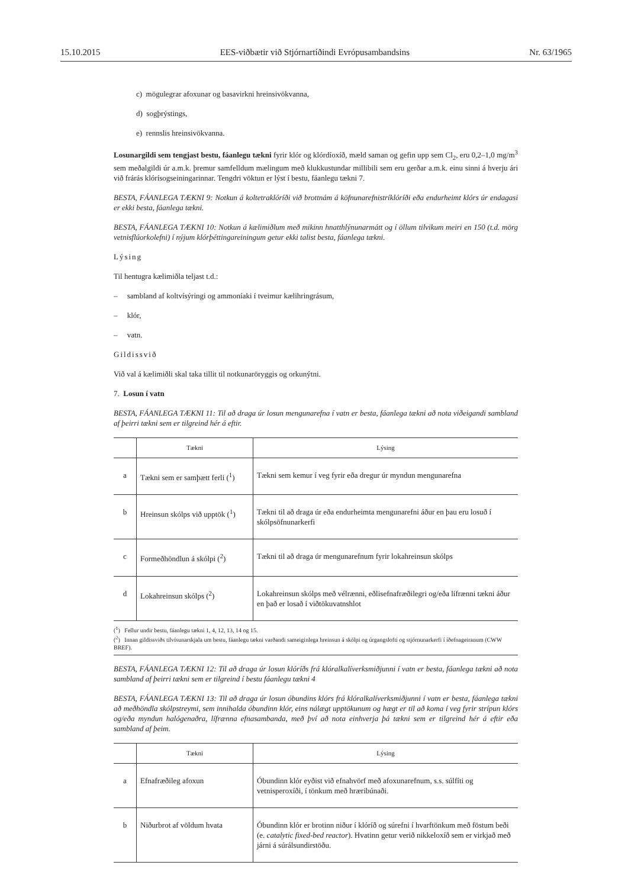15.10.2015 EES-viðbætir við Stjórnartíðindi Evrópusambandsins Nr. 63/1965
c) mögulegrar afoxunar og basavirkni hreinsivökvanna,
d) sogþrýstings,
e) rennslis hreinsivökvanna.
Losunargildi sem tengjast bestu, fáanlegu tækni fyrir klór og klórdíoxíð, mæld saman og gefin upp sem Cl<sub>2</sub>, eru 0,2–1,0 mg/m<sup>3</sup> sem meðalgildi úr a.m.k. þremur samfelldum mælingum með klukkustundar millibili sem eru gerðar a.m.k. einu sinni á hverju ári við frárás klórísogseiningarinnar. Tengdri vöktun er lýst í bestu, fáanlegu tækni 7.
BESTA, FÁANLEGA TÆKNI 9: Notkun á koltetraklóríði við brottnám á köfnunarefnistríklóríði eða endurheimt klórs úr endagasi er ekki besta, fáanlega tækni.
BESTA, FÁANLEGA TÆKNI 10: Notkun á kælimiðlum með mikinn hnatthlýnunarmátt og í öllum tilvikum meiri en 150 (t.d. mörg vetnisflúorkolefni) í nýjum klórþéttingareiningum getur ekki talist besta, fáanlega tækni.
Lýsing
Til hentugra kælimiðla teljast t.d.:
– sambland af koltvísýringi og ammoníaki í tveimur kælihringrásum,
– klór,
– vatn.
Gildissvið
Við val á kælimiðli skal taka tillit til notkunaröryggis og orkunýtni.
7. Losun í vatn
BESTA, FÁANLEGA TÆKNI 11: Til að draga úr losun mengunarefna í vatn er besta, fáanlega tækni að nota viðeigandi sambland af þeirri tækni sem er tilgreind hér á eftir.
| | Tækni | Lýsing |
| --- | --- | --- |
| a | Tækni sem er samþætt ferli (<sup>1</sup>) | Tækni sem kemur í veg fyrir eða dregur úr myndun mengunarefna |
| b | Hreinsun skólps við upptök (<sup>1</sup>) | Tækni til að draga úr eða endurheimta mengunarefni áður en þau eru losuð í skólpsöfnunarkerfi |
| c | Formeðhöndlun á skólpi (<sup>2</sup>) | Tækni til að draga úr mengunarefnum fyrir lokahreinsun skólps |
| d | Lokahreinsun skólps (<sup>2</sup>) | Lokahreinsun skólps með vélrænni, eðlisefnafræðilegri og/eða lífrænni tækni áður en það er losað í viðtökuvatnshlot |
(<sup>1</sup>) Fellur undir bestu, fáanlegu tækni 1, 4, 12, 13, 14 og 15.
(<sup>2</sup>) Innan gildissviðs tilvísunarskjala um bestu, fáanlegu tækni varðandi sameiginlega hreinsun á skólpi og úrgangslofti og stjórnunarkerfi í íðefnageiranum (CWW BREF).
BESTA, FÁANLEGA TÆKNI 12: Til að draga úr losun klóríðs frá klóralkalíverksmiðjunni í vatn er besta, fáanlega tækni að nota sambland af þeirri tækni sem er tilgreind í bestu fáanlegu tækni 4
BESTA, FÁANLEGA TÆKNI 13: Til að draga úr losun óbundins klórs frá klóralkalíverksmiðjunni í vatn er besta, fáanlega tækni að meðhöndla skólpstreymi, sem innihalda óbundinn klór, eins nálægt upptökunum og hægt er til að koma í veg fyrir strípun klórs og/eða myndun halógenaðra, lífrænna efnasambanda, með því að nota einhverja þá tækni sem er tilgreind hér á eftir eða sambland af þeim.
| | Tækni | Lýsing |
| --- | --- | --- |
| a | Efnafræðileg afoxun | Óbundinn klór eyðist við efnahvörf með afoxunarefnum, s.s. súlfíti og vetnisperoxíði, í tönkum með hræribúnaði. |
| b | Niðurbrot af völdum hvata | Óbundinn klór er brotinn niður í klóríð og súrefni í hvarftönkum með föstum beði (e. catalytic fixed-bed reactor ). Hvatinn getur verið nikkeloxíð sem er virkjað með járni á súrálsundirstöðu. |